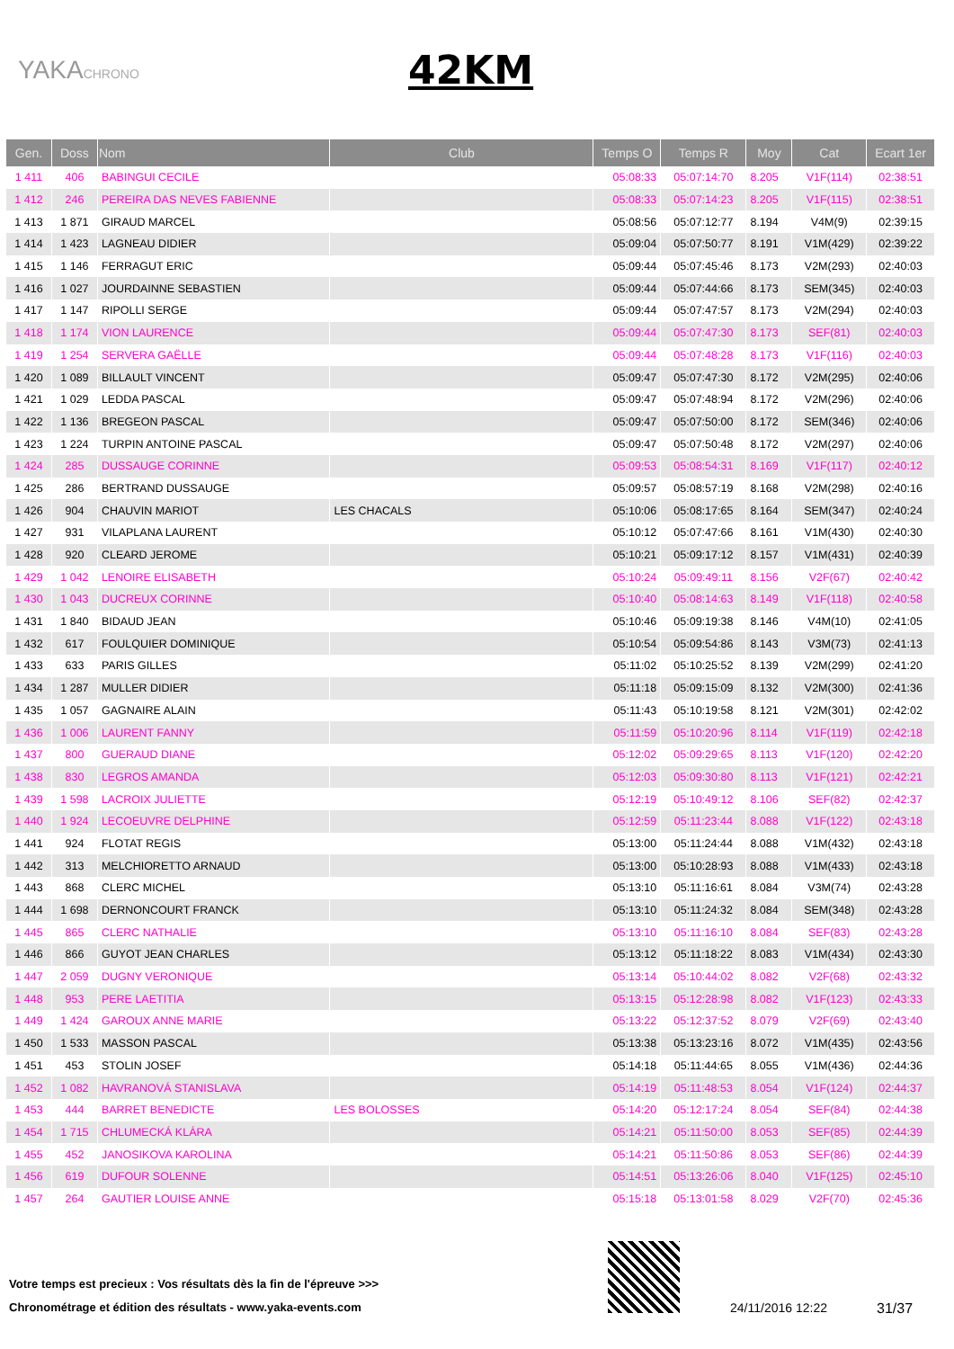YAKACHRONO
42KM
| Gen. | Doss | Nom | Club | Temps O | Temps R | Moy | Cat | Ecart 1er |
| --- | --- | --- | --- | --- | --- | --- | --- | --- |
| 1 411 | 406 | BABINGUI CECILE | | 05:08:33 | 05:07:14:70 | 8.205 | V1F(114) | 02:38:51 |
| 1 412 | 246 | PEREIRA DAS NEVES FABIENNE | | 05:08:33 | 05:07:14:23 | 8.205 | V1F(115) | 02:38:51 |
| 1 413 | 1 871 | GIRAUD MARCEL | | 05:08:56 | 05:07:12:77 | 8.194 | V4M(9) | 02:39:15 |
| 1 414 | 1 423 | LAGNEAU DIDIER | | 05:09:04 | 05:07:50:77 | 8.191 | V1M(429) | 02:39:22 |
| 1 415 | 1 146 | FERRAGUT ERIC | | 05:09:44 | 05:07:45:46 | 8.173 | V2M(293) | 02:40:03 |
| 1 416 | 1 027 | JOURDAINNE SEBASTIEN | | 05:09:44 | 05:07:44:66 | 8.173 | SEM(345) | 02:40:03 |
| 1 417 | 1 147 | RIPOLLI SERGE | | 05:09:44 | 05:07:47:57 | 8.173 | V2M(294) | 02:40:03 |
| 1 418 | 1 174 | VION LAURENCE | | 05:09:44 | 05:07:47:30 | 8.173 | SEF(81) | 02:40:03 |
| 1 419 | 1 254 | SERVERA GAËLLE | | 05:09:44 | 05:07:48:28 | 8.173 | V1F(116) | 02:40:03 |
| 1 420 | 1 089 | BILLAULT VINCENT | | 05:09:47 | 05:07:47:30 | 8.172 | V2M(295) | 02:40:06 |
| 1 421 | 1 029 | LEDDA PASCAL | | 05:09:47 | 05:07:48:94 | 8.172 | V2M(296) | 02:40:06 |
| 1 422 | 1 136 | BREGEON PASCAL | | 05:09:47 | 05:07:50:00 | 8.172 | SEM(346) | 02:40:06 |
| 1 423 | 1 224 | TURPIN ANTOINE PASCAL | | 05:09:47 | 05:07:50:48 | 8.172 | V2M(297) | 02:40:06 |
| 1 424 | 285 | DUSSAUGE CORINNE | | 05:09:53 | 05:08:54:31 | 8.169 | V1F(117) | 02:40:12 |
| 1 425 | 286 | BERTRAND DUSSAUGE | | 05:09:57 | 05:08:57:19 | 8.168 | V2M(298) | 02:40:16 |
| 1 426 | 904 | CHAUVIN MARIOT | LES CHACALS | 05:10:06 | 05:08:17:65 | 8.164 | SEM(347) | 02:40:24 |
| 1 427 | 931 | VILAPLANA LAURENT | | 05:10:12 | 05:07:47:66 | 8.161 | V1M(430) | 02:40:30 |
| 1 428 | 920 | CLEARD JEROME | | 05:10:21 | 05:09:17:12 | 8.157 | V1M(431) | 02:40:39 |
| 1 429 | 1 042 | LENOIRE ELISABETH | | 05:10:24 | 05:09:49:11 | 8.156 | V2F(67) | 02:40:42 |
| 1 430 | 1 043 | DUCREUX CORINNE | | 05:10:40 | 05:08:14:63 | 8.149 | V1F(118) | 02:40:58 |
| 1 431 | 1 840 | BIDAUD JEAN | | 05:10:46 | 05:09:19:38 | 8.146 | V4M(10) | 02:41:05 |
| 1 432 | 617 | FOULQUIER DOMINIQUE | | 05:10:54 | 05:09:54:86 | 8.143 | V3M(73) | 02:41:13 |
| 1 433 | 633 | PARIS GILLES | | 05:11:02 | 05:10:25:52 | 8.139 | V2M(299) | 02:41:20 |
| 1 434 | 1 287 | MULLER DIDIER | | 05:11:18 | 05:09:15:09 | 8.132 | V2M(300) | 02:41:36 |
| 1 435 | 1 057 | GAGNAIRE ALAIN | | 05:11:43 | 05:10:19:58 | 8.121 | V2M(301) | 02:42:02 |
| 1 436 | 1 006 | LAURENT FANNY | | 05:11:59 | 05:10:20:96 | 8.114 | V1F(119) | 02:42:18 |
| 1 437 | 800 | GUERAUD DIANE | | 05:12:02 | 05:09:29:65 | 8.113 | V1F(120) | 02:42:20 |
| 1 438 | 830 | LEGROS AMANDA | | 05:12:03 | 05:09:30:80 | 8.113 | V1F(121) | 02:42:21 |
| 1 439 | 1 598 | LACROIX JULIETTE | | 05:12:19 | 05:10:49:12 | 8.106 | SEF(82) | 02:42:37 |
| 1 440 | 1 924 | LECOEUVRE DELPHINE | | 05:12:59 | 05:11:23:44 | 8.088 | V1F(122) | 02:43:18 |
| 1 441 | 924 | FLOTAT REGIS | | 05:13:00 | 05:11:24:44 | 8.088 | V1M(432) | 02:43:18 |
| 1 442 | 313 | MELCHIORETTO ARNAUD | | 05:13:00 | 05:10:28:93 | 8.088 | V1M(433) | 02:43:18 |
| 1 443 | 868 | CLERC MICHEL | | 05:13:10 | 05:11:16:61 | 8.084 | V3M(74) | 02:43:28 |
| 1 444 | 1 698 | DERNONCOURT FRANCK | | 05:13:10 | 05:11:24:32 | 8.084 | SEM(348) | 02:43:28 |
| 1 445 | 865 | CLERC NATHALIE | | 05:13:10 | 05:11:16:10 | 8.084 | SEF(83) | 02:43:28 |
| 1 446 | 866 | GUYOT JEAN CHARLES | | 05:13:12 | 05:11:18:22 | 8.083 | V1M(434) | 02:43:30 |
| 1 447 | 2 059 | DUGNY VERONIQUE | | 05:13:14 | 05:10:44:02 | 8.082 | V2F(68) | 02:43:32 |
| 1 448 | 953 | PERE LAETITIA | | 05:13:15 | 05:12:28:98 | 8.082 | V1F(123) | 02:43:33 |
| 1 449 | 1 424 | GAROUX ANNE MARIE | | 05:13:22 | 05:12:37:52 | 8.079 | V2F(69) | 02:43:40 |
| 1 450 | 1 533 | MASSON PASCAL | | 05:13:38 | 05:13:23:16 | 8.072 | V1M(435) | 02:43:56 |
| 1 451 | 453 | STOLIN JOSEF | | 05:14:18 | 05:11:44:65 | 8.055 | V1M(436) | 02:44:36 |
| 1 452 | 1 082 | HAVRANOVÁ STANISLAVA | | 05:14:19 | 05:11:48:53 | 8.054 | V1F(124) | 02:44:37 |
| 1 453 | 444 | BARRET BENEDICTE | LES BOLOSSES | 05:14:20 | 05:12:17:24 | 8.054 | SEF(84) | 02:44:38 |
| 1 454 | 1 715 | CHLUMECKÁ KLÁRA | | 05:14:21 | 05:11:50:00 | 8.053 | SEF(85) | 02:44:39 |
| 1 455 | 452 | JANOSIKOVA KAROLINA | | 05:14:21 | 05:11:50:86 | 8.053 | SEF(86) | 02:44:39 |
| 1 456 | 619 | DUFOUR SOLENNE | | 05:14:51 | 05:13:26:06 | 8.040 | V1F(125) | 02:45:10 |
| 1 457 | 264 | GAUTIER LOUISE ANNE | | 05:15:18 | 05:13:01:58 | 8.029 | V2F(70) | 02:45:36 |
Votre temps est precieux : Vos résultats dès la fin de l'épreuve >>>
Chronométrage et édition des résultats - www.yaka-events.com
24/11/2016 12:22 31/37